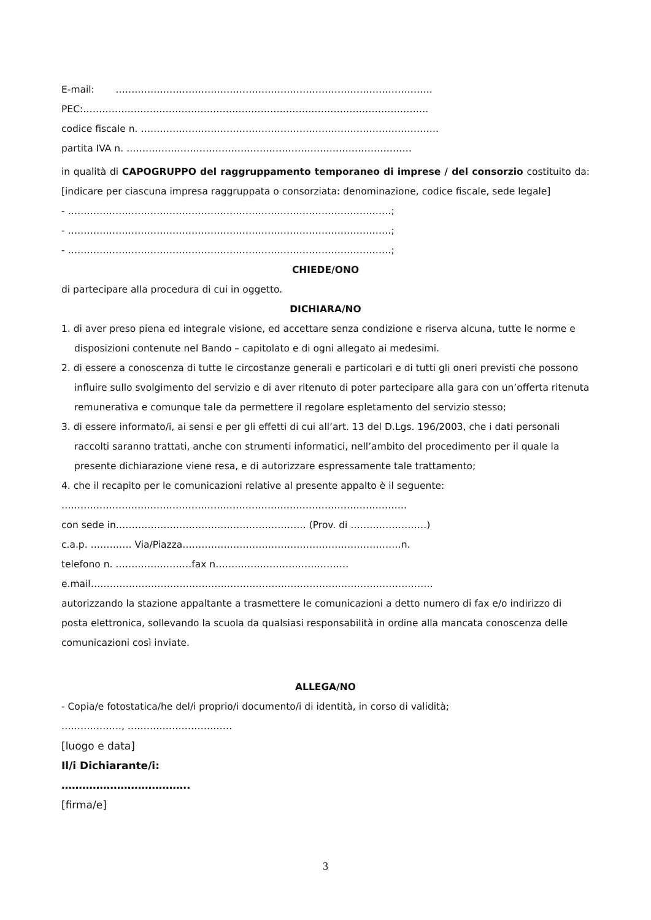E-mail: ……………………………………………………………………………………….
PEC:……………………………………………………………………………………………….
codice fiscale n. ………………………………………………………………………………….
partita IVA n. ………………………………………………………………………………
in qualità di CAPOGRUPPO del raggruppamento temporaneo di imprese / del consorzio costituito da: [indicare per ciascuna impresa raggruppata o consorziata: denominazione, codice fiscale, sede legale]
- …………………………………………………………………………………………;
- …………………………………………………………………………………………;
- …………………………………………………………………………………………;
CHIEDE/ONO
di partecipare alla procedura di cui in oggetto.
DICHIARA/NO
1. di aver preso piena ed integrale visione, ed accettare senza condizione e riserva alcuna, tutte le norme e disposizioni contenute nel Bando – capitolato e di ogni allegato ai medesimi.
2. di essere a conoscenza di tutte le circostanze generali e particolari e di tutti gli oneri previsti che possono influire sullo svolgimento del servizio e di aver ritenuto di poter partecipare alla gara con un’offerta ritenuta remunerativa e comunque tale da permettere il regolare espletamento del servizio stesso;
3. di essere informato/i, ai sensi e per gli effetti di cui all’art. 13 del D.Lgs. 196/2003, che i dati personali raccolti saranno trattati, anche con strumenti informatici, nell’ambito del procedimento per il quale la presente dichiarazione viene resa, e di autorizzare espressamente tale trattamento;
4. che il recapito per le comunicazioni relative al presente appalto è il seguente:
……………………………………………………………………………………………….
con sede in…………………………………………………… (Prov. di ……………………)
c.a.p. …………. Via/Piazza……………………………………………………………n.
telefono n. ……………………fax n……………………………………
e.mail………………………………………………………………………………………………
autorizzando la stazione appaltante a trasmettere le comunicazioni a detto numero di fax e/o indirizzo di posta elettronica, sollevando la scuola da qualsiasi responsabilità in ordine alla mancata conoscenza delle comunicazioni così inviate.
ALLEGA/NO
- Copia/e fotostatica/he del/i proprio/i documento/i di identità, in corso di validità;
………………., ……………………………
[luogo e data]
Il/i Dichiarante/i:
……………………………….
[firma/e]
3